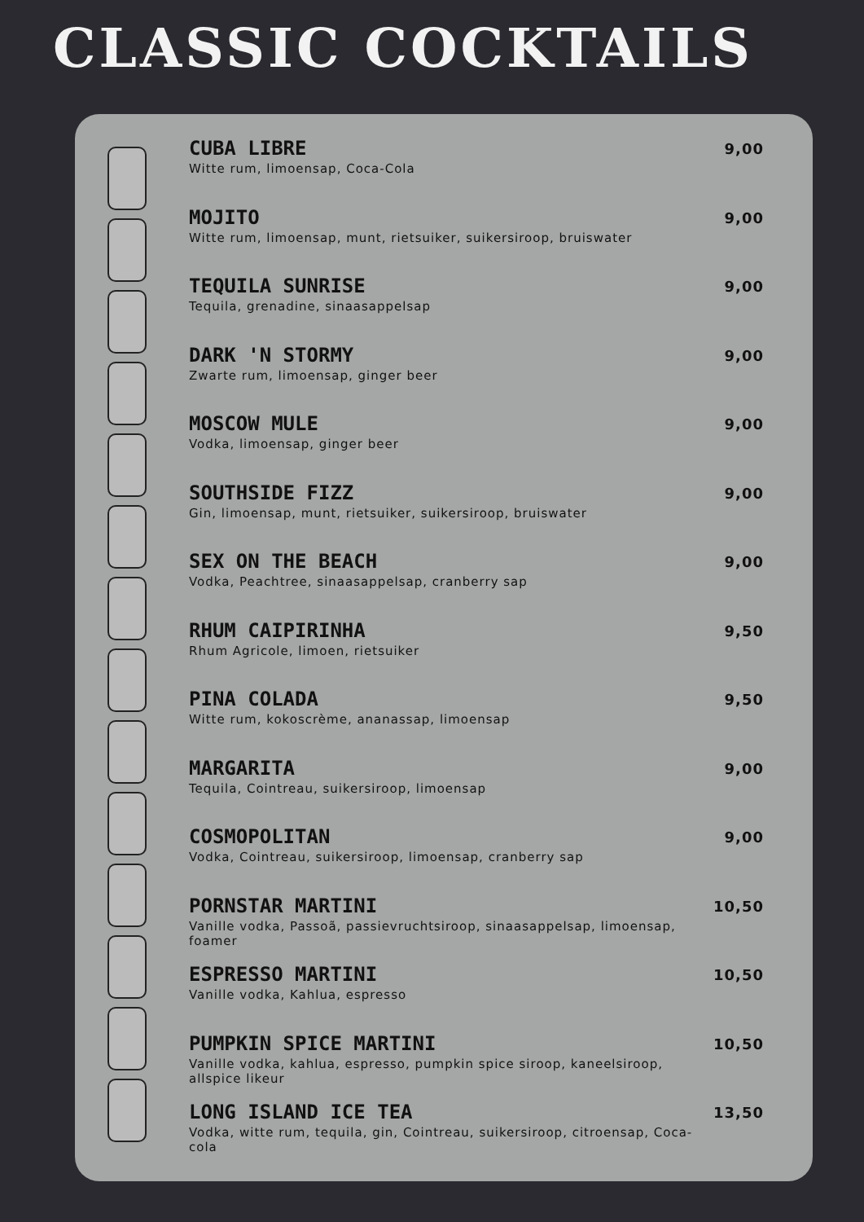CLASSIC COCKTAILS
CUBA LIBRE
Witte rum, limoensap, Coca-Cola
9,00
MOJITO
Witte rum, limoensap, munt, rietsuiker, suikersiroop, bruiswater
9,00
TEQUILA SUNRISE
Tequila, grenadine, sinaasappelsap
9,00
DARK 'N STORMY
Zwarte rum, limoensap, ginger beer
9,00
MOSCOW MULE
Vodka, limoensap, ginger beer
9,00
SOUTHSIDE FIZZ
Gin, limoensap, munt, rietsuiker, suikersiroop, bruiswater
9,00
SEX ON THE BEACH
Vodka, Peachtree, sinaasappelsap, cranberry sap
9,00
RHUM CAIPIRINHA
Rhum Agricole, limoen, rietsuiker
9,50
PINA COLADA
Witte rum, kokoscrème, ananassap, limoensap
9,50
MARGARITA
Tequila, Cointreau, suikersiroop, limoensap
9,00
COSMOPOLITAN
Vodka, Cointreau, suikersiroop, limoensap, cranberry sap
9,00
PORNSTAR MARTINI
Vanille vodka, Passoã, passievruchtsiroop, sinaasappelsap, limoensap, foamer
10,50
ESPRESSO MARTINI
Vanille vodka, Kahlua, espresso
10,50
PUMPKIN SPICE MARTINI
Vanille vodka, kahlua, espresso, pumpkin spice siroop, kaneelsiroop, allspice likeur
10,50
LONG ISLAND ICE TEA
Vodka, witte rum, tequila, gin, Cointreau, suikersiroop, citroensap, Coca-cola
13,50